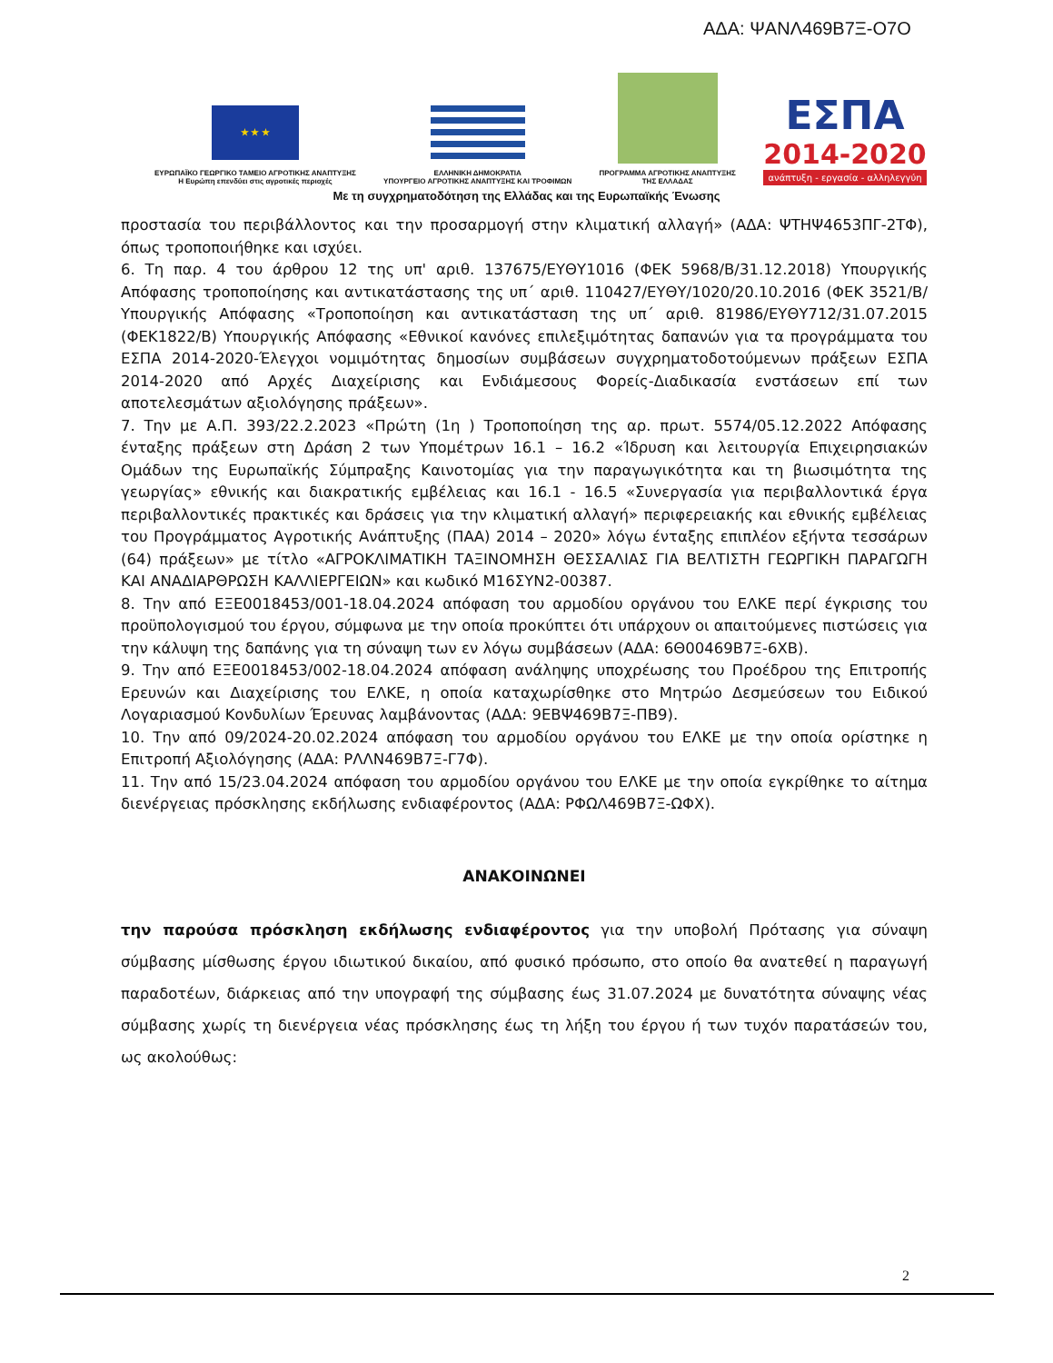ΑΔΑ: ΨΑΝΛ469Β7Ξ-Ο7Ο
★ ★ ★
ΕΥΡΩΠΑΪΚΟ ΓΕΩΡΓΙΚΟ ΤΑΜΕΙΟ ΑΓΡΟΤΙΚΗΣ ΑΝΑΠΤΥΞΗΣ
Η Ευρώπη επενδύει στις αγροτικές περιοχές
ΕΛΛΗΝΙΚΗ ΔΗΜΟΚΡΑΤΙΑ
ΥΠΟΥΡΓΕΙΟ ΑΓΡΟΤΙΚΗΣ ΑΝΑΠΤΥΞΗΣ ΚΑΙ ΤΡΟΦΙΜΩΝ
ΠΡΟΓΡΑΜΜΑ ΑΓΡΟΤΙΚΗΣ ΑΝΑΠΤΥΞΗΣ
ΤΗΣ ΕΛΛΑΔΑΣ
ΕΣΠΑ
2014-2020
ανάπτυξη - εργασία - αλληλεγγύη
Με τη συγχρηματοδότηση της Ελλάδας και της Ευρωπαϊκής Ένωσης
προστασία του περιβάλλοντος και την προσαρμογή στην κλιματική αλλαγή» (ΑΔΑ: ΨΤΗΨ4653ΠΓ-2ΤΦ), όπως τροποποιήθηκε και ισχύει.
6. Τη παρ. 4 του άρθρου 12 της υπ' αριθ. 137675/ΕΥΘΥ1016 (ΦΕΚ 5968/Β/31.12.2018) Υπουργικής Απόφασης τροποποίησης και αντικατάστασης της υπ΄ αριθ. 110427/ΕΥΘΥ/1020/20.10.2016 (ΦΕΚ 3521/Β/Υπουργικής Απόφασης «Τροποποίηση και αντικατάσταση της υπ΄ αριθ. 81986/ΕΥΘΥ712/31.07.2015 (ΦΕΚ1822/Β) Υπουργικής Απόφασης «Εθνικοί κανόνες επιλεξιμότητας δαπανών για τα προγράμματα του ΕΣΠΑ 2014-2020-Έλεγχοι νομιμότητας δημοσίων συμβάσεων συγχρηματοδοτούμενων πράξεων ΕΣΠΑ 2014-2020 από Αρχές Διαχείρισης και Ενδιάμεσους Φορείς-Διαδικασία ενστάσεων επί των αποτελεσμάτων αξιολόγησης πράξεων».
7. Την με Α.Π. 393/22.2.2023 «Πρώτη (1η ) Τροποποίηση της αρ. πρωτ. 5574/05.12.2022 Απόφασης ένταξης πράξεων στη Δράση 2 των Υπομέτρων 16.1 – 16.2 «Ίδρυση και λειτουργία Επιχειρησιακών Ομάδων της Ευρωπαϊκής Σύμπραξης Καινοτομίας για την παραγωγικότητα και τη βιωσιμότητα της γεωργίας» εθνικής και διακρατικής εμβέλειας και 16.1 - 16.5 «Συνεργασία για περιβαλλοντικά έργα περιβαλλοντικές πρακτικές και δράσεις για την κλιματική αλλαγή» περιφερειακής και εθνικής εμβέλειας του Προγράμματος Αγροτικής Ανάπτυξης (ΠΑΑ) 2014 – 2020» λόγω ένταξης επιπλέον εξήντα τεσσάρων (64) πράξεων» με τίτλο «ΑΓΡΟΚΛΙΜΑΤΙΚΗ ΤΑΞΙΝΟΜΗΣΗ ΘΕΣΣΑΛΙΑΣ ΓΙΑ ΒΕΛΤΙΣΤΗ ΓΕΩΡΓΙΚΗ ΠΑΡΑΓΩΓΗ ΚΑΙ ΑΝΑΔΙΑΡΘΡΩΣΗ ΚΑΛΛΙΕΡΓΕΙΩΝ» και κωδικό Μ16ΣΥΝ2-00387.
8. Την από ΕΞΕ0018453/001-18.04.2024 απόφαση του αρμοδίου οργάνου του ΕΛΚΕ περί έγκρισης του προϋπολογισμού του έργου, σύμφωνα με την οποία προκύπτει ότι υπάρχουν οι απαιτούμενες πιστώσεις για την κάλυψη της δαπάνης για τη σύναψη των εν λόγω συμβάσεων (ΑΔΑ: 6Θ00469Β7Ξ-6ΧΒ).
9. Την από ΕΞΕ0018453/002-18.04.2024 απόφαση ανάληψης υποχρέωσης του Προέδρου της Επιτροπής Ερευνών και Διαχείρισης του ΕΛΚΕ, η οποία καταχωρίσθηκε στο Μητρώο Δεσμεύσεων του Ειδικού Λογαριασμού Κονδυλίων Έρευνας λαμβάνοντας (ΑΔΑ: 9ΕΒΨ469Β7Ξ-ΠΒ9).
10. Την από 09/2024-20.02.2024 απόφαση του αρμοδίου οργάνου του ΕΛΚΕ με την οποία ορίστηκε η Επιτροπή Αξιολόγησης (ΑΔΑ: ΡΛΛΝ469Β7Ξ-Γ7Φ).
11. Την από 15/23.04.2024 απόφαση του αρμοδίου οργάνου του ΕΛΚΕ με την οποία εγκρίθηκε το αίτημα διενέργειας πρόσκλησης εκδήλωσης ενδιαφέροντος (ΑΔΑ: ΡΦΩΛ469Β7Ξ-ΩΦΧ).
ΑΝΑΚΟΙΝΩΝΕΙ
την παρούσα πρόσκληση εκδήλωσης ενδιαφέροντος για την υποβολή Πρότασης για σύναψη σύμβασης μίσθωσης έργου ιδιωτικού δικαίου, από φυσικό πρόσωπο, στο οποίο θα ανατεθεί η παραγωγή παραδοτέων, διάρκειας από την υπογραφή της σύμβασης έως 31.07.2024 με δυνατότητα σύναψης νέας σύμβασης χωρίς τη διενέργεια νέας πρόσκλησης έως τη λήξη του έργου ή των τυχόν παρατάσεών του, ως ακολούθως:
2